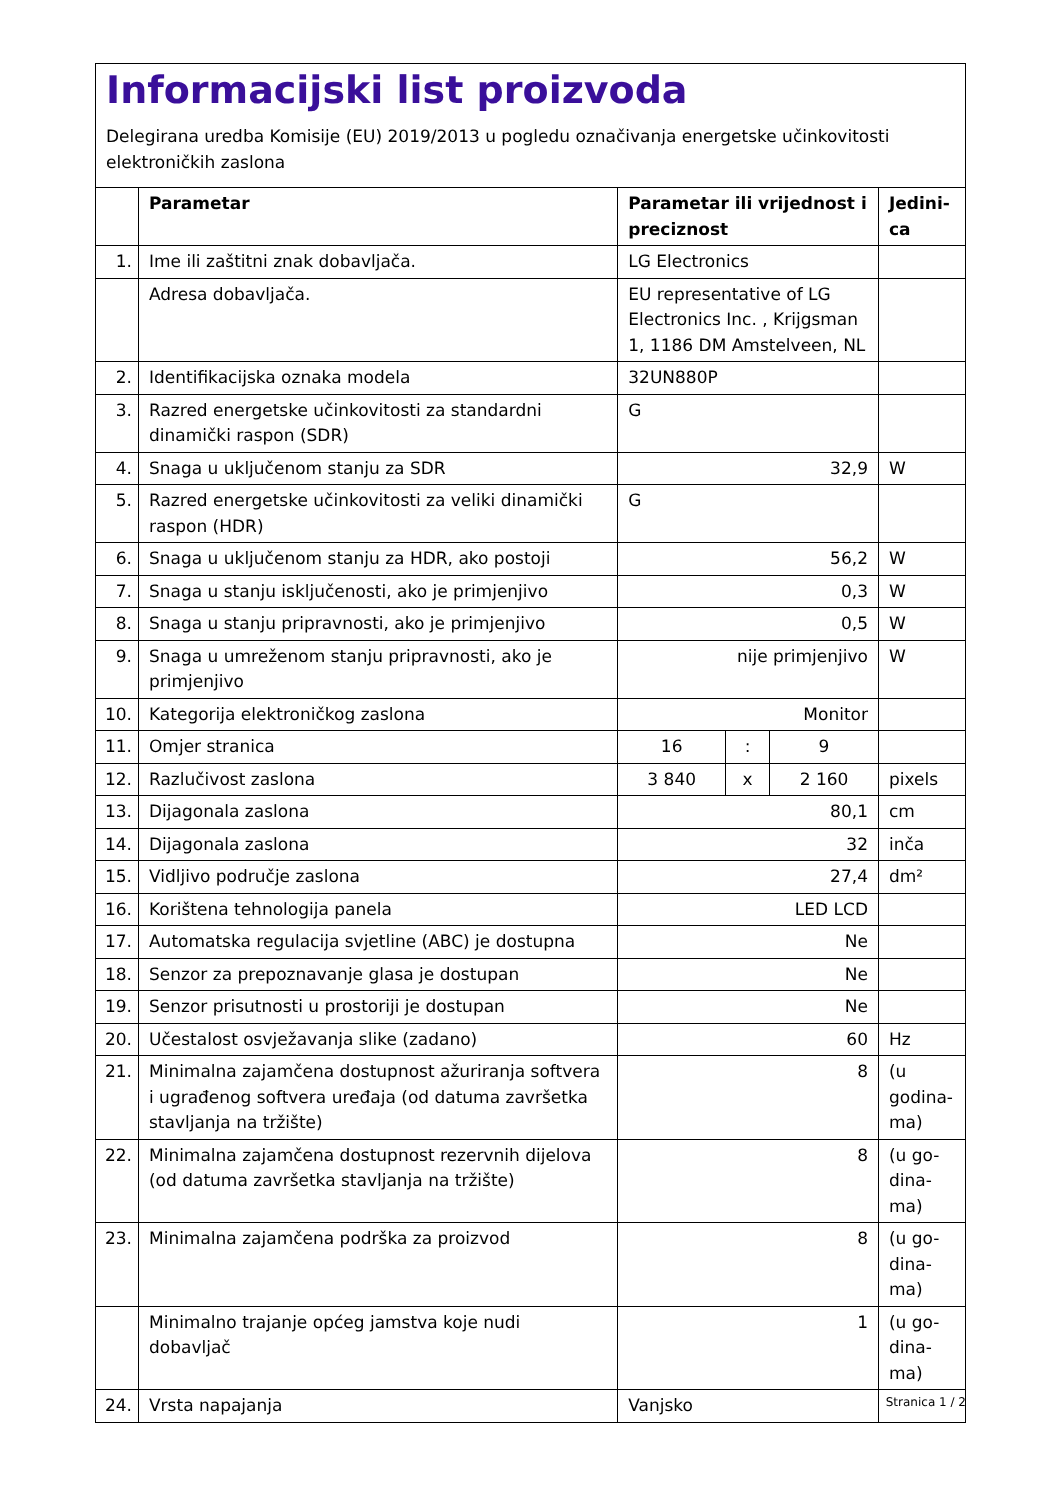Informacijski list proizvoda
Delegirana uredba Komisije (EU) 2019/2013 u pogledu označivanja energetske učinkovitosti elektroničkih zaslona
| | Parametar | Parametar ili vrijednost i preciznost | | | Jedini-ca |
| --- | --- | --- | --- | --- | --- |
| 1. | Ime ili zaštitni znak dobavljača. | LG Electronics | | | |
| | Adresa dobavljača. | EU representative of LG Electronics Inc. , Krijgsman 1, 1186 DM Amstelveen, NL | | | |
| 2. | Identifikacijska oznaka modela | 32UN880P | | | |
| 3. | Razred energetske učinkovitosti za standardni dinamički raspon (SDR) | G | | | |
| 4. | Snaga u uključenom stanju za SDR | 32,9 | | | W |
| 5. | Razred energetske učinkovitosti za veliki dinamički raspon (HDR) | G | | | |
| 6. | Snaga u uključenom stanju za HDR, ako postoji | 56,2 | | | W |
| 7. | Snaga u stanju isključenosti, ako je primjenjivo | 0,3 | | | W |
| 8. | Snaga u stanju pripravnosti, ako je primjenjivo | 0,5 | | | W |
| 9. | Snaga u umreženom stanju pripravnosti, ako je primjenjivo | nije primjenjivo | | | W |
| 10. | Kategorija elektroničkog zaslona | Monitor | | | |
| 11. | Omjer stranica | 16 | : | 9 | |
| 12. | Razlučivost zaslona | 3 840 | x | 2 160 | pixels |
| 13. | Dijagonala zaslona | 80,1 | | | cm |
| 14. | Dijagonala zaslona | 32 | | | inča |
| 15. | Vidljivo područje zaslona | 27,4 | | | dm² |
| 16. | Korištena tehnologija panela | LED LCD | | | |
| 17. | Automatska regulacija svjetline (ABC) je dostupna | Ne | | | |
| 18. | Senzor za prepoznavanje glasa je dostupan | Ne | | | |
| 19. | Senzor prisutnosti u prostoriji je dostupan | Ne | | | |
| 20. | Učestalost osvježavanja slike (zadano) | 60 | | | Hz |
| 21. | Minimalna zajamčena dostupnost ažuriranja softvera i ugrađenog softvera uređaja (od datuma završetka stavljanja na tržište) | 8 | | | (u godina-ma) |
| 22. | Minimalna zajamčena dostupnost rezervnih dijelova (od datuma završetka stavljanja na tržište) | 8 | | | (u go-dina-ma) |
| 23. | Minimalna zajamčena podrška za proizvod | 8 | | | (u go-dina-ma) |
| | Minimalno trajanje općeg jamstva koje nudi dobavljač | 1 | | | (u go-dina-ma) |
| 24. | Vrsta napajanja | Vanjsko | | | |
Stranica 1 / 2